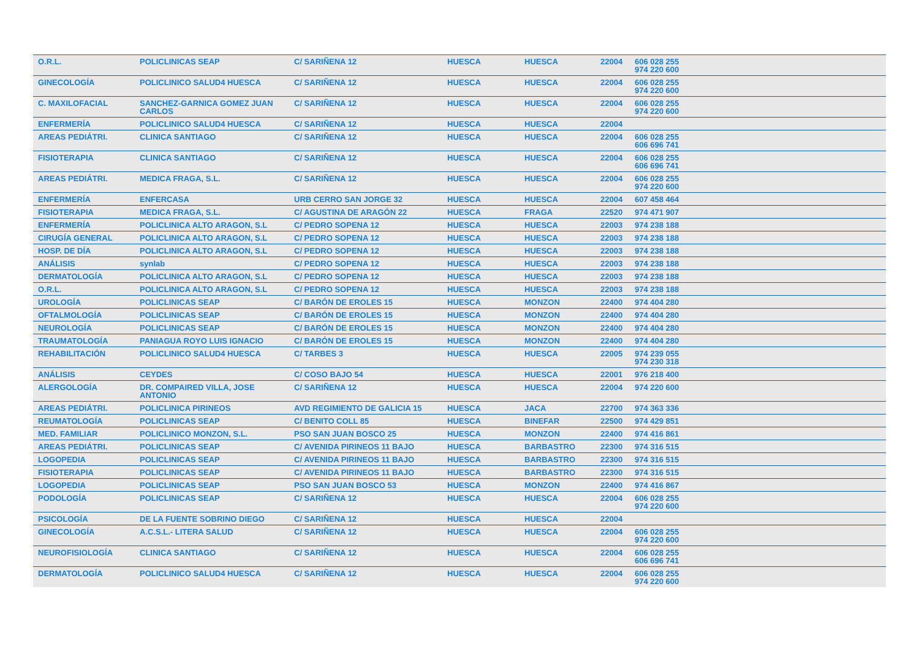| O.R.L. | POLICLINICAS SEAP | C/ SARIÑENA 12 | HUESCA | HUESCA | 22004 | 606 028 255 974 220 600 |
| GINECOLOGÍA | POLICLINICO SALUD4 HUESCA | C/ SARIÑENA 12 | HUESCA | HUESCA | 22004 | 606 028 255 974 220 600 |
| C. MAXILOFACIAL | SANCHEZ-GARNICA GOMEZ JUAN CARLOS | C/ SARIÑENA 12 | HUESCA | HUESCA | 22004 | 606 028 255 974 220 600 |
| ENFERMERÍA | POLICLINICO SALUD4 HUESCA | C/ SARIÑENA 12 | HUESCA | HUESCA | 22004 | |
| AREAS PEDIÁTRI. | CLINICA SANTIAGO | C/ SARIÑENA 12 | HUESCA | HUESCA | 22004 | 606 028 255 606 696 741 |
| FISIOTERAPIA | CLINICA SANTIAGO | C/ SARIÑENA 12 | HUESCA | HUESCA | 22004 | 606 028 255 606 696 741 |
| AREAS PEDIÁTRI. | MEDICA FRAGA, S.L. | C/ SARIÑENA 12 | HUESCA | HUESCA | 22004 | 606 028 255 974 220 600 |
| ENFERMERÍA | ENFERCASA | URB CERRO SAN JORGE 32 | HUESCA | HUESCA | 22004 | 607 458 464 |
| FISIOTERAPIA | MEDICA FRAGA, S.L. | C/ AGUSTINA DE ARAGÓN 22 | HUESCA | FRAGA | 22520 | 974 471 907 |
| ENFERMERÍA | POLICLINICA ALTO ARAGON, S.L | C/ PEDRO SOPENA 12 | HUESCA | HUESCA | 22003 | 974 238 188 |
| CIRUGÍA GENERAL | POLICLINICA ALTO ARAGON, S.L | C/ PEDRO SOPENA 12 | HUESCA | HUESCA | 22003 | 974 238 188 |
| HOSP. DE DÍA | POLICLINICA ALTO ARAGON, S.L | C/ PEDRO SOPENA 12 | HUESCA | HUESCA | 22003 | 974 238 188 |
| ANÁLISIS | synlab | C/ PEDRO SOPENA 12 | HUESCA | HUESCA | 22003 | 974 238 188 |
| DERMATOLOGÍA | POLICLINICA ALTO ARAGON, S.L | C/ PEDRO SOPENA 12 | HUESCA | HUESCA | 22003 | 974 238 188 |
| O.R.L. | POLICLINICA ALTO ARAGON, S.L | C/ PEDRO SOPENA 12 | HUESCA | HUESCA | 22003 | 974 238 188 |
| UROLOGÍA | POLICLINICAS SEAP | C/ BARÓN DE EROLES 15 | HUESCA | MONZON | 22400 | 974 404 280 |
| OFTALMOLOGÍA | POLICLINICAS SEAP | C/ BARÓN DE EROLES 15 | HUESCA | MONZON | 22400 | 974 404 280 |
| NEUROLOGÍA | POLICLINICAS SEAP | C/ BARÓN DE EROLES 15 | HUESCA | MONZON | 22400 | 974 404 280 |
| TRAUMATOLOGÍA | PANIAGUA ROYO LUIS IGNACIO | C/ BARÓN DE EROLES 15 | HUESCA | MONZON | 22400 | 974 404 280 |
| REHABILITACIÓN | POLICLINICO SALUD4 HUESCA | C/ TARBES 3 | HUESCA | HUESCA | 22005 | 974 239 055 974 230 318 |
| ANÁLISIS | CEYDES | C/ COSO BAJO 54 | HUESCA | HUESCA | 22001 | 976 218 400 |
| ALERGOLOGÍA | DR. COMPAIRED VILLA, JOSE ANTONIO | C/ SARIÑENA 12 | HUESCA | HUESCA | 22004 | 974 220 600 |
| AREAS PEDIÁTRI. | POLICLINICA PIRINEOS | AVD REGIMIENTO DE GALICIA 15 | HUESCA | JACA | 22700 | 974 363 336 |
| REUMATOLOGÍA | POLICLINICAS SEAP | C/ BENITO COLL 85 | HUESCA | BINEFAR | 22500 | 974 429 851 |
| MED. FAMILIAR | POLICLINICO MONZON, S.L. | PSO SAN JUAN BOSCO 25 | HUESCA | MONZON | 22400 | 974 416 861 |
| AREAS PEDIÁTRI. | POLICLINICAS SEAP | C/ AVENIDA PIRINEOS 11 BAJO | HUESCA | BARBASTRO | 22300 | 974 316 515 |
| LOGOPEDIA | POLICLINICAS SEAP | C/ AVENIDA PIRINEOS 11 BAJO | HUESCA | BARBASTRO | 22300 | 974 316 515 |
| FISIOTERAPIA | POLICLINICAS SEAP | C/ AVENIDA PIRINEOS 11 BAJO | HUESCA | BARBASTRO | 22300 | 974 316 515 |
| LOGOPEDIA | POLICLINICAS SEAP | PSO SAN JUAN BOSCO 53 | HUESCA | MONZON | 22400 | 974 416 867 |
| PODOLOGÍA | POLICLINICAS SEAP | C/ SARIÑENA 12 | HUESCA | HUESCA | 22004 | 606 028 255 974 220 600 |
| PSICOLOGÍA | DE LA FUENTE SOBRINO DIEGO | C/ SARIÑENA 12 | HUESCA | HUESCA | 22004 | |
| GINECOLOGÍA | A.C.S.L.- LITERA SALUD | C/ SARIÑENA 12 | HUESCA | HUESCA | 22004 | 606 028 255 974 220 600 |
| NEUROFISIOLOGÍA | CLINICA SANTIAGO | C/ SARIÑENA 12 | HUESCA | HUESCA | 22004 | 606 028 255 606 696 741 |
| DERMATOLOGÍA | POLICLINICO SALUD4 HUESCA | C/ SARIÑENA 12 | HUESCA | HUESCA | 22004 | 606 028 255 974 220 600 |